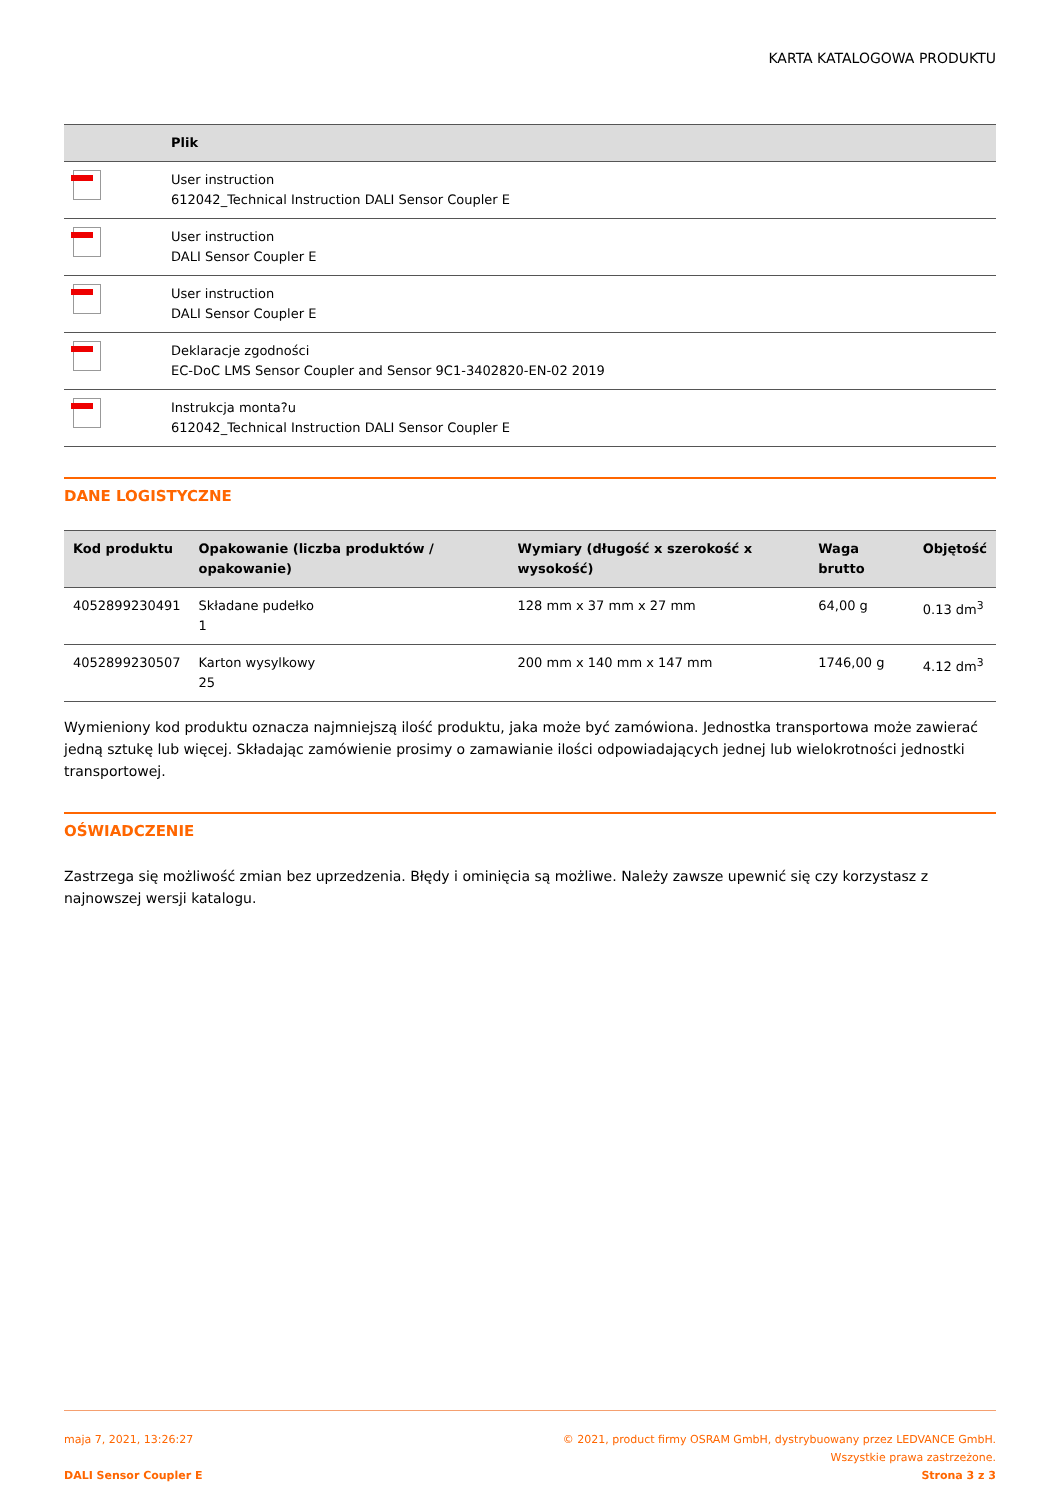KARTA KATALOGOWA PRODUKTU
| | Plik |
| --- | --- |
| | User instruction 612042_Technical Instruction DALI Sensor Coupler E |
| | User instruction DALI Sensor Coupler E |
| | User instruction DALI Sensor Coupler E |
| | Deklaracje zgodności EC-DoC LMS Sensor Coupler and Sensor 9C1-3402820-EN-02 2019 |
| | Instrukcja monta?u 612042_Technical Instruction DALI Sensor Coupler E |
DANE LOGISTYCZNE
| Kod produktu | Opakowanie (liczba produktów / opakowanie) | Wymiary (długość x szerokość x wysokość) | Waga brutto | Objętość |
| --- | --- | --- | --- | --- |
| 4052899230491 | Składane pudełko 1 | 128 mm x 37 mm x 27 mm | 64,00 g | 0.13 dm<sup>3</sup> |
| 4052899230507 | Karton wysylkowy 25 | 200 mm x 140 mm x 147 mm | 1746,00 g | 4.12 dm<sup>3</sup> |
Wymieniony kod produktu oznacza najmniejszą ilość produktu, jaka może być zamówiona. Jednostka transportowa może zawierać jedną sztukę lub więcej. Składając zamówienie prosimy o zamawianie ilości odpowiadających jednej lub wielokrotności jednostki transportowej.
OŚWIADCZENIE
Zastrzega się możliwość zmian bez uprzedzenia. Błędy i ominięcia są możliwe. Należy zawsze upewnić się czy korzystasz z najnowszej wersji katalogu.
maja 7, 2021, 13:26:27
DALI Sensor Coupler E
© 2021, product firmy OSRAM GmbH, dystrybuowany przez LEDVANCE GmbH.
Wszystkie prawa zastrzeżone.
Strona 3 z 3